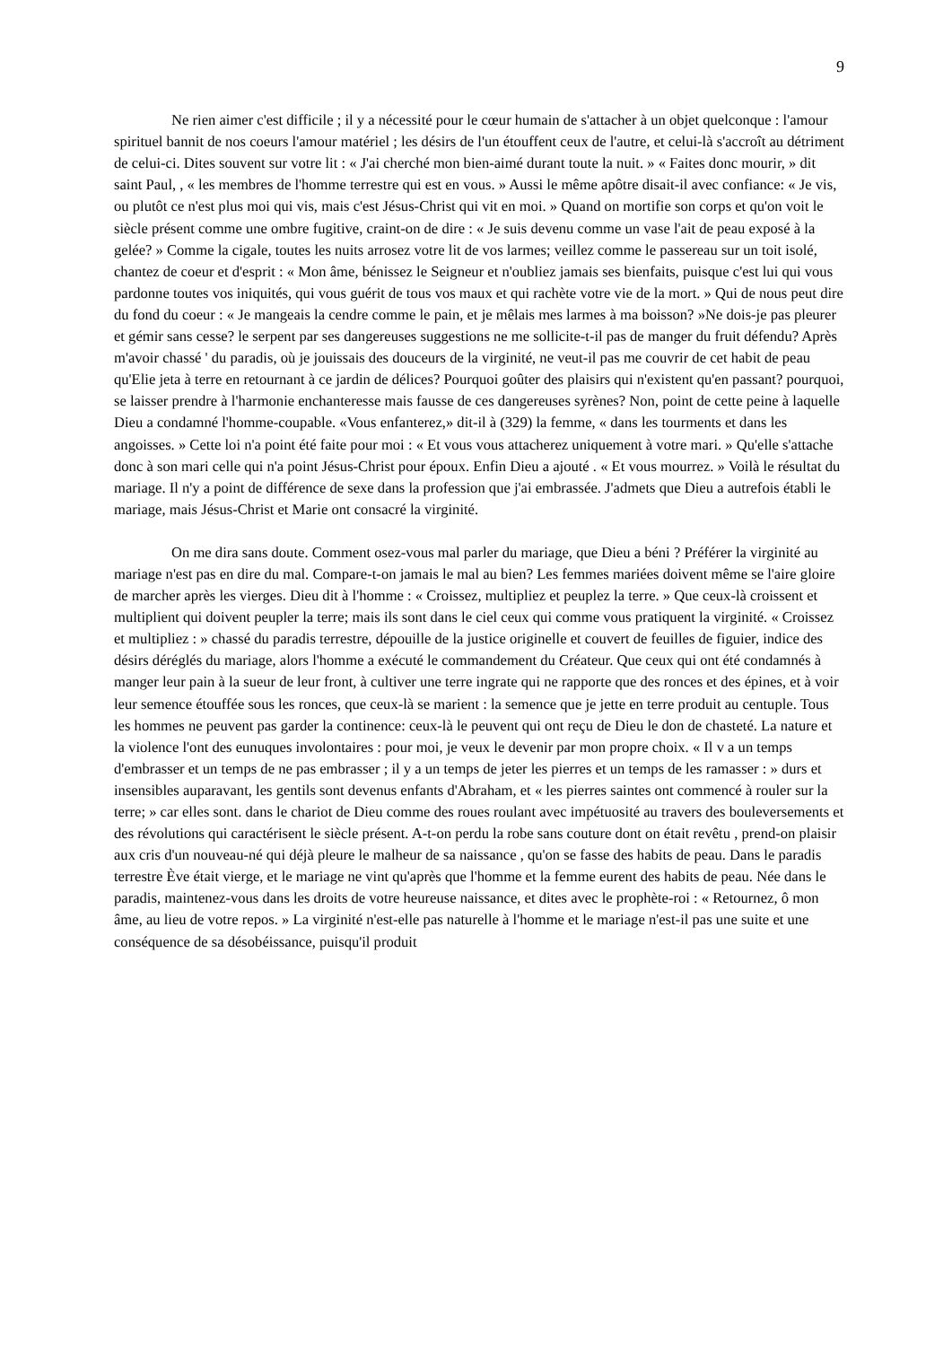9
Ne rien aimer c'est difficile ; il y a nécessité pour le cœur humain de s'attacher à un objet quelconque : l'amour spirituel bannit de nos coeurs l'amour matériel ; les désirs de l'un étouffent ceux de l'autre, et celui-là s'accroît au détriment de celui-ci. Dites souvent sur votre lit : « J'ai cherché mon bien-aimé durant toute la nuit. » « Faites donc mourir, » dit saint Paul, , « les membres de l'homme terrestre qui est en vous. » Aussi le même apôtre disait-il avec confiance: « Je vis, ou plutôt ce n'est plus moi qui vis, mais c'est Jésus-Christ qui vit en moi. » Quand on mortifie son corps et qu'on voit le siècle présent comme une ombre fugitive, craint-on de dire : « Je suis devenu comme un vase l'ait de peau exposé à la gelée? » Comme la cigale, toutes les nuits arrosez votre lit de vos larmes; veillez comme le passereau sur un toit isolé, chantez de coeur et d'esprit : « Mon âme, bénissez le Seigneur et n'oubliez jamais ses bienfaits, puisque c'est lui qui vous pardonne toutes vos iniquités, qui vous guérit de tous vos maux et qui rachète votre vie de la mort. » Qui de nous peut dire du fond du coeur : « Je mangeais la cendre comme le pain, et je mêlais mes larmes à ma boisson? »Ne dois-je pas pleurer et gémir sans cesse? le serpent par ses dangereuses suggestions ne me sollicite-t-il pas de manger du fruit défendu? Après m'avoir chassé ' du paradis, où je jouissais des douceurs de la virginité, ne veut-il pas me couvrir de cet habit de peau qu'Elie jeta à terre en retournant à ce jardin de délices? Pourquoi goûter des plaisirs qui n'existent qu'en passant? pourquoi, se laisser prendre à l'harmonie enchanteresse mais fausse de ces dangereuses syrènes? Non, point de cette peine à laquelle Dieu a condamné l'homme-coupable. «Vous enfanterez,» dit-il à (329) la femme, « dans les tourments et dans les angoisses. » Cette loi n'a point été faite pour moi : « Et vous vous attacherez uniquement à votre mari. » Qu'elle s'attache donc à son mari celle qui n'a point Jésus-Christ pour époux. Enfin Dieu a ajouté . « Et vous mourrez. » Voilà le résultat du mariage. Il n'y a point de différence de sexe dans la profession que j'ai embrassée. J'admets que Dieu a autrefois établi le mariage, mais Jésus-Christ et Marie ont consacré la virginité.
On me dira sans doute. Comment osez-vous mal parler du mariage, que Dieu a béni ? Préférer la virginité au mariage n'est pas en dire du mal. Compare-t-on jamais le mal au bien? Les femmes mariées doivent même se l'aire gloire de marcher après les vierges. Dieu dit à l'homme : « Croissez, multipliez et peuplez la terre. » Que ceux-là croissent et multiplient qui doivent peupler la terre; mais ils sont dans le ciel ceux qui comme vous pratiquent la virginité. « Croissez et multipliez : » chassé du paradis terrestre, dépouille de la justice originelle et couvert de feuilles de figuier, indice des désirs déréglés du mariage, alors l'homme a exécuté le commandement du Créateur. Que ceux qui ont été condamnés à manger leur pain à la sueur de leur front, à cultiver une terre ingrate qui ne rapporte que des ronces et des épines, et à voir leur semence étouffée sous les ronces, que ceux-là se marient : la semence que je jette en terre produit au centuple. Tous les hommes ne peuvent pas garder la continence: ceux-là le peuvent qui ont reçu de Dieu le don de chasteté. La nature et la violence l'ont des eunuques involontaires : pour moi, je veux le devenir par mon propre choix. « Il v a un temps d'embrasser et un temps de ne pas embrasser ; il y a un temps de jeter les pierres et un temps de les ramasser : » durs et insensibles auparavant, les gentils sont devenus enfants d'Abraham, et « les pierres saintes ont commencé à rouler sur la terre; » car elles sont. dans le chariot de Dieu comme des roues roulant avec impétuosité au travers des bouleversements et des révolutions qui caractérisent le siècle présent. A-t-on perdu la robe sans couture dont on était revêtu , prend-on plaisir aux cris d'un nouveau-né qui déjà pleure le malheur de sa naissance , qu'on se fasse des habits de peau. Dans le paradis terrestre Ève était vierge, et le mariage ne vint qu'après que l'homme et la femme eurent des habits de peau. Née dans le paradis, maintenez-vous dans les droits de votre heureuse naissance, et dites avec le prophète-roi : « Retournez, ô mon âme, au lieu de votre repos. » La virginité n'est-elle pas naturelle à l'homme et le mariage n'est-il pas une suite et une conséquence de sa désobéissance, puisqu'il produit